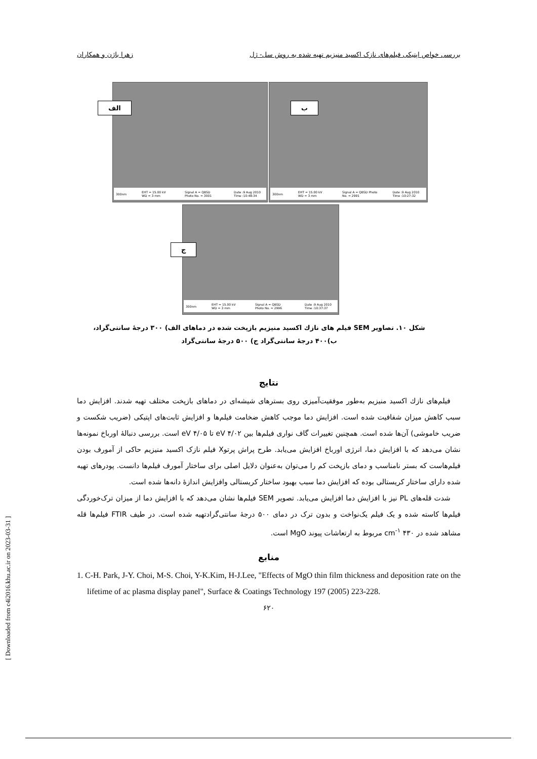بررسی خواص اپتیکی فیلم‌های نازک اکسید منیزیم تهیه شده به روش سل- ژل زهرا باژن و همکاران
الف
300nm EHT = 15.00 kV WD = 3 mm Signal A = QBSD Photo No. = 3001 Date :9 Aug 2010 Time :10:48:34
ب
300nm EHT = 15.00 kV WD = 3 mm Signal A = QBSD Photo No. = 2991 Date :9 Aug 2010 Time :10:27:32
ج
300nm EHT = 15.00 kV WD = 3 mm Signal A = QBSD Photo No. = 2996 Date :9 Aug 2010 Time :10:37:37
شکل ۱۰. تصاویر SEM فیلم های نازك اکسید منیزیم بازپخت شده در دماهای الف) ۳۰۰ درجهٔ سانتی‌گراد،
ب)۴۰۰ درجهٔ سانتی‌گراد ج) ۵۰۰ درجهٔ سانتی‌گراد
نتایج
فیلم‌های نازك اکسید منیزیم به‌طور موفقیت‌آمیزی روی بسترهای شیشه‌ای در دماهای بازپخت مختلف تهیه شدند. افزایش دما سبب کاهش میزان شفافیت شده است. افزایش دما موجب کاهش ضخامت فیلم‌ها و افزایش ثابت‌های اپتیکی (ضریب شکست و ضریب خاموشی) آن‌ها شده است. همچنین تغییرات گاف نواری فیلم‌ها بین eV ۴/۰۲ تا eV ۴/۰۵ است. بررسی دنبالهٔ اورباخ نمونه‌ها نشان می‌دهد که با افزایش دما، انرژی اورباخ افزایش می‌یابد. طرح پراش پرتوX فیلم نازک اکسید منیزیم حاکی از آمورف بودن فیلم‌هاست که بستر نامناسب و دمای بازپخت کم را می‌توان به‌عنوان دلایل اصلی برای ساختار آمورف فیلم‌ها دانست. پودرهای تهیه شده دارای ساختار کریستالی بوده که افزایش دما سبب بهبود ساختار کریستالی وافزایش اندازهٔ دانه‌ها شده است.
شدت قله‌های PL نیز با افزایش دما افزایش می‌یابد. تصویر SEM فیلم‌ها نشان می‌دهد که با افزایش دما از میزان ترک‌خوردگی فیلم‌ها کاسته شده و یک فیلم یک‌نواخت و بدون ترک در دمای ۵۰۰ درجهٔ سانتی‌گرادتهیه شده است. در طیف FTIR فیلم‌ها قله مشاهد شده در cm<sup>-۱</sup> ۴۳۰ مربوط به ارتعاشات پیوند MgO است.
منابع
1. C-H. Park, J-Y. Choi, M-S. Choi, Y-K.Kim, H-J.Lee, "Effects of MgO thin film thickness and deposition rate on the lifetime of ac plasma display panel", Surface & Coatings Technology 197 (2005) 223-228.
۶۲۰
[ Downloaded from c4i2016.khu.ac.ir on 2023-03-31 ]